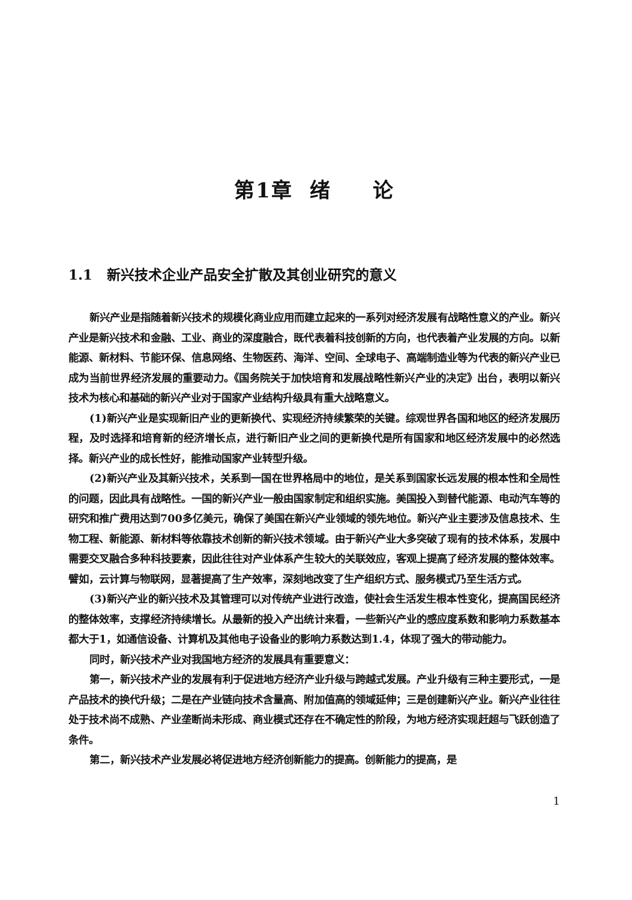第1章 绪 论
1.1 新兴技术企业产品安全扩散及其创业研究的意义
新兴产业是指随着新兴技术的规模化商业应用而建立起来的一系列对经济发展有战略性意义的产业。新兴产业是新兴技术和金融、工业、商业的深度融合，既代表着科技创新的方向，也代表着产业发展的方向。以新能源、新材料、节能环保、信息网络、生物医药、海洋、空间、全球电子、高端制造业等为代表的新兴产业已成为当前世界经济发展的重要动力。《国务院关于加快培育和发展战略性新兴产业的决定》出台，表明以新兴技术为核心和基础的新兴产业对于国家产业结构升级具有重大战略意义。
(1)新兴产业是实现新旧产业的更新换代、实现经济持续繁荣的关键。综观世界各国和地区的经济发展历程，及时选择和培育新的经济增长点，进行新旧产业之间的更新换代是所有国家和地区经济发展中的必然选择。新兴产业的成长性好，能推动国家产业转型升级。
(2)新兴产业及其新兴技术，关系到一国在世界格局中的地位，是关系到国家长远发展的根本性和全局性的问题，因此具有战略性。一国的新兴产业一般由国家制定和组织实施。美国投入到替代能源、电动汽车等的研究和推广费用达到700多亿美元，确保了美国在新兴产业领域的领先地位。新兴产业主要涉及信息技术、生物工程、新能源、新材料等依靠技术创新的新兴技术领域。由于新兴产业大多突破了现有的技术体系，发展中需要交叉融合多种科技要素，因此往往对产业体系产生较大的关联效应，客观上提高了经济发展的整体效率。譬如，云计算与物联网，显著提高了生产效率，深刻地改变了生产组织方式、服务模式乃至生活方式。
(3)新兴产业的新兴技术及其管理可以对传统产业进行改造，使社会生活发生根本性变化，提高国民经济的整体效率，支撑经济持续增长。从最新的投入产出统计来看，一些新兴产业的感应度系数和影响力系数基本都大于1，如通信设备、计算机及其他电子设备业的影响力系数达到1.4，体现了强大的带动能力。
同时，新兴技术产业对我国地方经济的发展具有重要意义：
第一，新兴技术产业的发展有利于促进地方经济产业升级与跨越式发展。产业升级有三种主要形式，一是产品技术的换代升级；二是在产业链向技术含量高、附加值高的领域延伸；三是创建新兴产业。新兴产业往往处于技术尚不成熟、产业垄断尚未形成、商业模式还存在不确定性的阶段，为地方经济实现赶超与飞跃创造了条件。
第二，新兴技术产业发展必将促进地方经济创新能力的提高。创新能力的提高，是
1